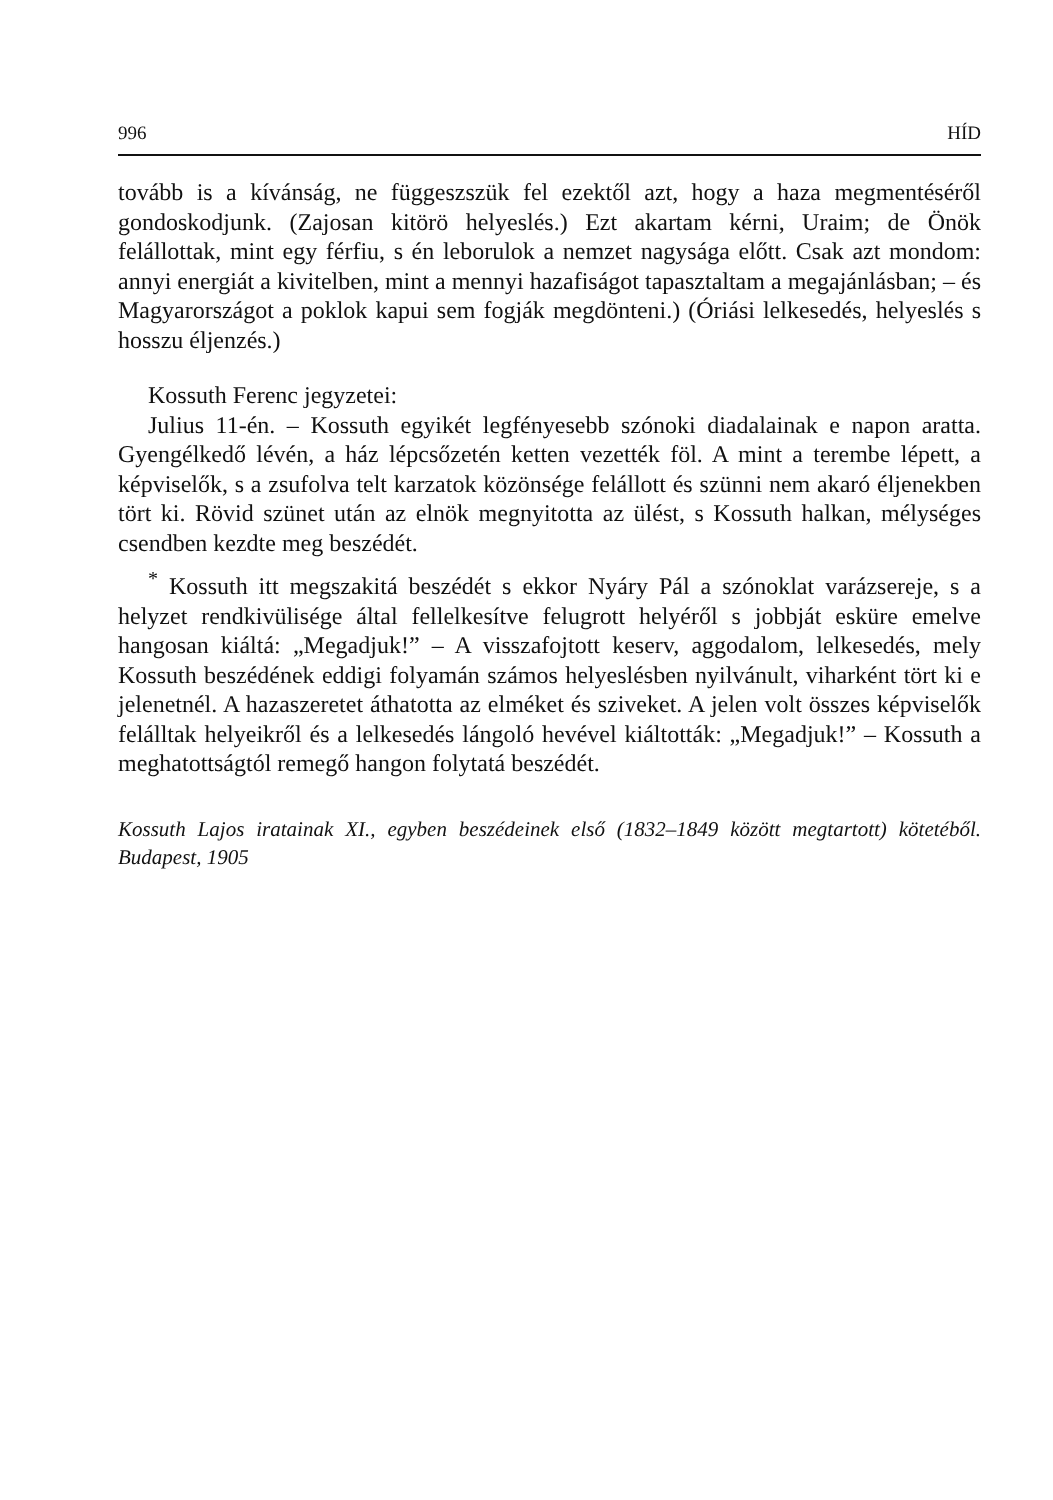996 HÍD
tovább is a kívánság, ne függeszszük fel ezektől azt, hogy a haza megmentéséről gondoskodjunk. (Zajosan kitörö helyeslés.) Ezt akartam kérni, Uraim; de Önök felállottak, mint egy férfiu, s én leborulok a nemzet nagysága előtt. Csak azt mondom: annyi energiát a kivitelben, mint a mennyi hazafiságot tapasztaltam a megajánlásban; – és Magyarországot a poklok kapui sem fogják megdönteni.) (Óriási lelkesedés, helyeslés s hosszu éljenzés.)
Kossuth Ferenc jegyzetei:
Julius 11-én. – Kossuth egyikét legfényesebb szónoki diadalainak e napon aratta. Gyengélkedő lévén, a ház lépcsőzetén ketten vezették föl. A mint a terembe lépett, a képviselők, s a zsufolva telt karzatok közönsége felállott és szünni nem akaró éljenekben tört ki. Rövid szünet után az elnök megnyitotta az ülést, s Kossuth halkan, mélységes csendben kezdte meg beszédét.
<sup>*</sup> Kossuth itt megszakitá beszédét s ekkor Nyáry Pál a szónoklat varázsereje, s a helyzet rendkivülisége által fellelkesítve felugrott helyéről s jobbját esküre emelve hangosan kiáltá: „Megadjuk!” – A visszafojtott keserv, aggodalom, lelkesedés, mely Kossuth beszédének eddigi folyamán számos helyeslésben nyilvánult, viharként tört ki e jelenetnél. A hazaszeretet áthatotta az elméket és sziveket. A jelen volt összes képviselők felálltak helyeikről és a lelkesedés lángoló hevével kiáltották: „Megadjuk!” – Kossuth a meghatottságtól remegő hangon folytatá beszédét.
Kossuth Lajos iratainak XI., egyben beszédeinek első (1832–1849 között megtartott) kötetéből. Budapest, 1905